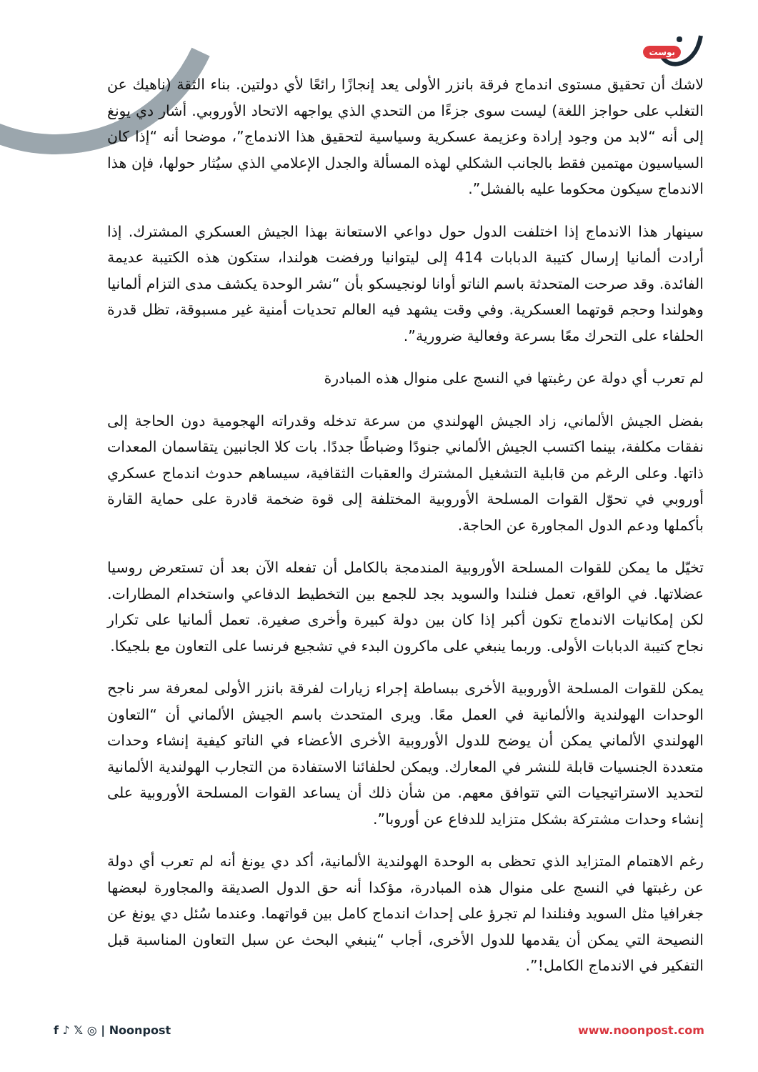بوست
لاشك أن تحقيق مستوى اندماج فرقة بانزر الأولى يعد إنجازًا رائعًا لأي دولتين. بناء الثقة (ناهيك عن التغلب على حواجز اللغة) ليست سوى جزءًا من التحدي الذي يواجهه الاتحاد الأوروبي. أشار دي يونغ إلى أنه “لابد من وجود إرادة وعزيمة عسكرية وسياسية لتحقيق هذا الاندماج”، موضحا أنه “إذا كان السياسيون مهتمين فقط بالجانب الشكلي لهذه المسألة والجدل الإعلامي الذي سيُثار حولها، فإن هذا الاندماج سيكون محكوما عليه بالفشل”.
سينهار هذا الاندماج إذا اختلفت الدول حول دواعي الاستعانة بهذا الجيش العسكري المشترك. إذا أرادت ألمانيا إرسال كتيبة الدبابات 414 إلى ليتوانيا ورفضت هولندا، ستكون هذه الكتيبة عديمة الفائدة. وقد صرحت المتحدثة باسم الناتو أوانا لونجيسكو بأن “نشر الوحدة يكشف مدى التزام ألمانيا وهولندا وحجم قوتهما العسكرية. وفي وقت يشهد فيه العالم تحديات أمنية غير مسبوقة، تظل قدرة الحلفاء على التحرك معًا بسرعة وفعالية ضرورية”.
لم تعرب أي دولة عن رغبتها في النسج على منوال هذه المبادرة
بفضل الجيش الألماني، زاد الجيش الهولندي من سرعة تدخله وقدراته الهجومية دون الحاجة إلى نفقات مكلفة، بينما اكتسب الجيش الألماني جنودًا وضباطًا جددًا. بات كلا الجانبين يتقاسمان المعدات ذاتها. وعلى الرغم من قابلية التشغيل المشترك والعقبات الثقافية، سيساهم حدوث اندماج عسكري أوروبي في تحوّل القوات المسلحة الأوروبية المختلفة إلى قوة ضخمة قادرة على حماية القارة بأكملها ودعم الدول المجاورة عن الحاجة.
تخيّل ما يمكن للقوات المسلحة الأوروبية المندمجة بالكامل أن تفعله الآن بعد أن تستعرض روسيا عضلاتها. في الواقع، تعمل فنلندا والسويد بجد للجمع بين التخطيط الدفاعي واستخدام المطارات. لكن إمكانيات الاندماج تكون أكبر إذا كان بين دولة كبيرة وأخرى صغيرة. تعمل ألمانيا على تكرار نجاح كتيبة الدبابات الأولى. وربما ينبغي على ماكرون البدء في تشجيع فرنسا على التعاون مع بلجيكا.
يمكن للقوات المسلحة الأوروبية الأخرى ببساطة إجراء زيارات لفرقة بانزر الأولى لمعرفة سر ناجح الوحدات الهولندية والألمانية في العمل معًا. ويرى المتحدث باسم الجيش الألماني أن “التعاون الهولندي الألماني يمكن أن يوضح للدول الأوروبية الأخرى الأعضاء في الناتو كيفية إنشاء وحدات متعددة الجنسيات قابلة للنشر في المعارك. ويمكن لحلفائنا الاستفادة من التجارب الهولندية الألمانية لتحديد الاستراتيجيات التي تتوافق معهم. من شأن ذلك أن يساعد القوات المسلحة الأوروبية على إنشاء وحدات مشتركة بشكل متزايد للدفاع عن أوروبا”.
رغم الاهتمام المتزايد الذي تحظى به الوحدة الهولندية الألمانية، أكد دي يونغ أنه لم تعرب أي دولة عن رغبتها في النسج على منوال هذه المبادرة، مؤكدا أنه حق الدول الصديقة والمجاورة لبعضها جغرافيا مثل السويد وفنلندا لم تجرؤ على إحداث اندماج كامل بين قواتهما. وعندما سُئل دي يونغ عن النصيحة التي يمكن أن يقدمها للدول الأخرى، أجاب “ينبغي البحث عن سبل التعاون المناسبة قبل التفكير في الاندماج الكامل!”.
f ♪ 𝕏 ◎ | Noonpost www.noonpost.com